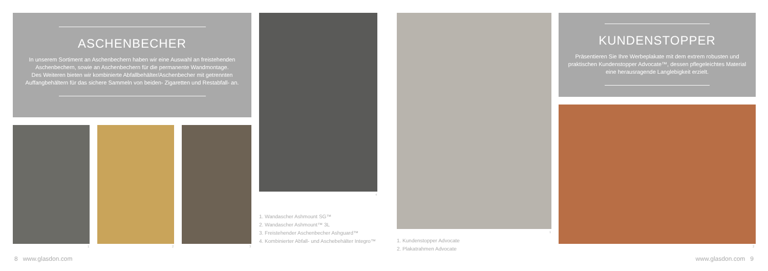ASCHENBECHER
In unserem Sortiment an Aschenbechern haben wir eine Auswahl an freistehenden
Aschenbechern, sowie an Aschenbechern für die permanente Wandmontage.
Des Weiteren bieten wir kombinierte Abfallbehälter/Aschenbecher mit getrennten
Auffangbehältern für das sichere Sammeln von beiden- Zigaretten und Restabfall- an.
1 2 3
4
1. Wandascher Ashmount SG™
2. Wandascher Ashmount™ 3L
3. Freistehender Aschenbecher Ashguard™
4. Kombinierter Abfall- und Aschebehälter Integro™
8 www.glasdon.com
1
1. Kundenstopper Advocate
2. Plakatrahmen Advocate
KUNDENSTOPPER
Präsentieren Sie Ihre Werbeplakate mit dem extrem robusten und
praktischen Kundenstopper Advocate™, dessen pflegeleichtes Material
eine herausragende Langlebigkeit erzielt.
2
www.glasdon.com 9